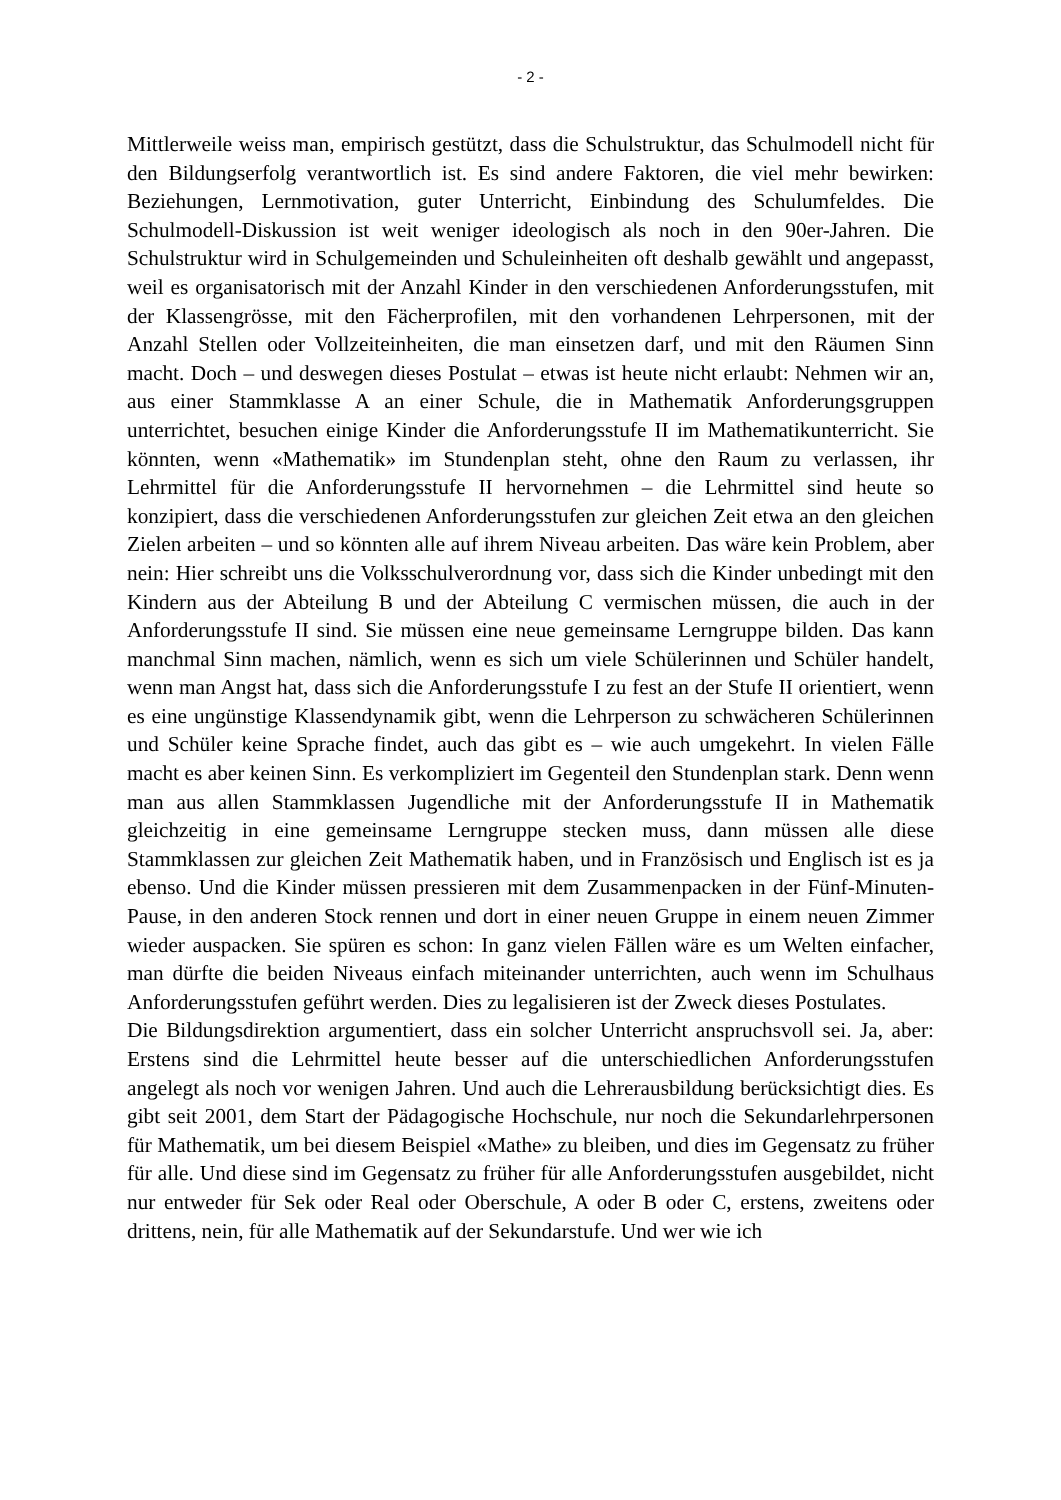- 2 -
Mittlerweile weiss man, empirisch gestützt, dass die Schulstruktur, das Schulmodell nicht für den Bildungserfolg verantwortlich ist. Es sind andere Faktoren, die viel mehr bewirken: Beziehungen, Lernmotivation, guter Unterricht, Einbindung des Schulumfeldes. Die Schulmodell-Diskussion ist weit weniger ideologisch als noch in den 90er-Jahren. Die Schulstruktur wird in Schulgemeinden und Schuleinheiten oft deshalb gewählt und angepasst, weil es organisatorisch mit der Anzahl Kinder in den verschiedenen Anforderungsstufen, mit der Klassengrösse, mit den Fächerprofilen, mit den vorhandenen Lehrpersonen, mit der Anzahl Stellen oder Vollzeiteinheiten, die man einsetzen darf, und mit den Räumen Sinn macht. Doch – und deswegen dieses Postulat – etwas ist heute nicht erlaubt: Nehmen wir an, aus einer Stammklasse A an einer Schule, die in Mathematik Anforderungsgruppen unterrichtet, besuchen einige Kinder die Anforderungsstufe II im Mathematikunterricht. Sie könnten, wenn «Mathematik» im Stundenplan steht, ohne den Raum zu verlassen, ihr Lehrmittel für die Anforderungsstufe II hervornehmen – die Lehrmittel sind heute so konzipiert, dass die verschiedenen Anforderungsstufen zur gleichen Zeit etwa an den gleichen Zielen arbeiten – und so könnten alle auf ihrem Niveau arbeiten. Das wäre kein Problem, aber nein: Hier schreibt uns die Volksschulverordnung vor, dass sich die Kinder unbedingt mit den Kindern aus der Abteilung B und der Abteilung C vermischen müssen, die auch in der Anforderungsstufe II sind. Sie müssen eine neue gemeinsame Lerngruppe bilden. Das kann manchmal Sinn machen, nämlich, wenn es sich um viele Schülerinnen und Schüler handelt, wenn man Angst hat, dass sich die Anforderungsstufe I zu fest an der Stufe II orientiert, wenn es eine ungünstige Klassendynamik gibt, wenn die Lehrperson zu schwächeren Schülerinnen und Schüler keine Sprache findet, auch das gibt es – wie auch umgekehrt. In vielen Fälle macht es aber keinen Sinn. Es verkompliziert im Gegenteil den Stundenplan stark. Denn wenn man aus allen Stammklassen Jugendliche mit der Anforderungsstufe II in Mathematik gleichzeitig in eine gemeinsame Lerngruppe stecken muss, dann müssen alle diese Stammklassen zur gleichen Zeit Mathematik haben, und in Französisch und Englisch ist es ja ebenso. Und die Kinder müssen pressieren mit dem Zusammenpacken in der Fünf-Minuten-Pause, in den anderen Stock rennen und dort in einer neuen Gruppe in einem neuen Zimmer wieder auspacken. Sie spüren es schon: In ganz vielen Fällen wäre es um Welten einfacher, man dürfte die beiden Niveaus einfach miteinander unterrichten, auch wenn im Schulhaus Anforderungsstufen geführt werden. Dies zu legalisieren ist der Zweck dieses Postulates.
Die Bildungsdirektion argumentiert, dass ein solcher Unterricht anspruchsvoll sei. Ja, aber: Erstens sind die Lehrmittel heute besser auf die unterschiedlichen Anforderungsstufen angelegt als noch vor wenigen Jahren. Und auch die Lehrerausbildung berücksichtigt dies. Es gibt seit 2001, dem Start der Pädagogische Hochschule, nur noch die Sekundarlehrpersonen für Mathematik, um bei diesem Beispiel «Mathe» zu bleiben, und dies im Gegensatz zu früher für alle. Und diese sind im Gegensatz zu früher für alle Anforderungsstufen ausgebildet, nicht nur entweder für Sek oder Real oder Oberschule, A oder B oder C, erstens, zweitens oder drittens, nein, für alle Mathematik auf der Sekundarstufe. Und wer wie ich